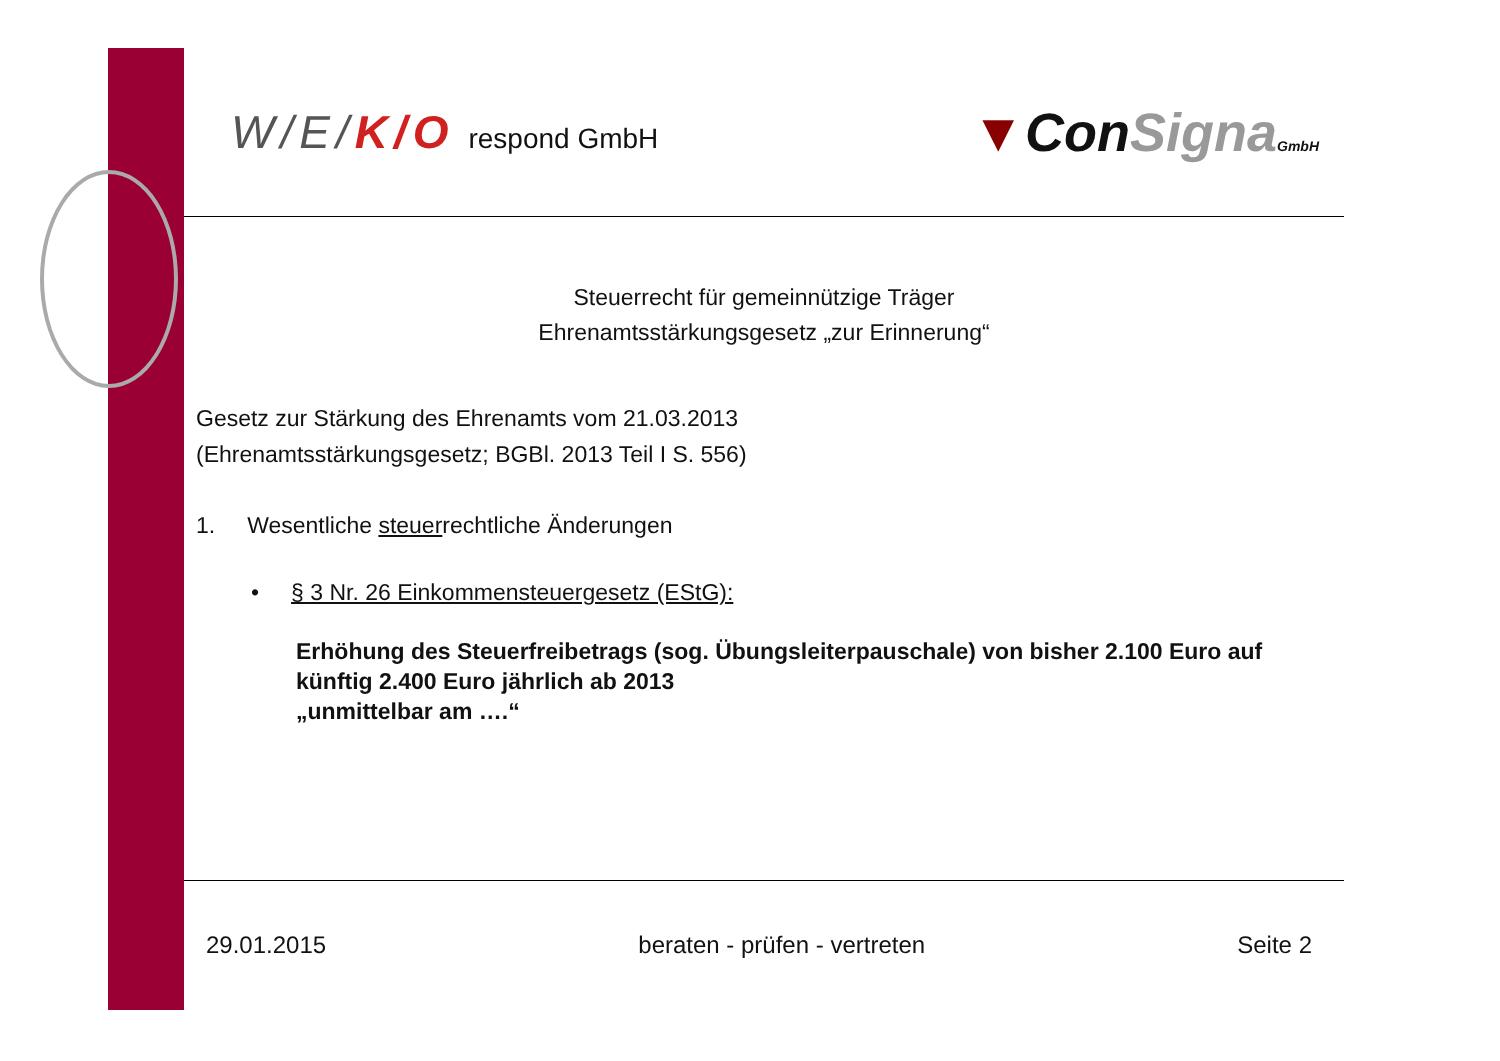W/E/K/O respond GmbH
▼ConSigna GmbH
Steuerrecht für gemeinnützige Träger
Ehrenamtsstärkungsgesetz „zur Erinnerung“
Gesetz zur Stärkung des Ehrenamts vom 21.03.2013
(Ehrenamtsstärkungsgesetz; BGBl. 2013 Teil I S. 556)
1. Wesentliche steuerrechtliche Änderungen
• § 3 Nr. 26 Einkommensteuergesetz (EStG):
Erhöhung des Steuerfreibetrags (sog. Übungsleiterpauschale) von bisher 2.100 Euro auf künftig 2.400 Euro jährlich ab 2013
„unmittelbar am ….“
29.01.2015 beraten - prüfen - vertreten Seite 2